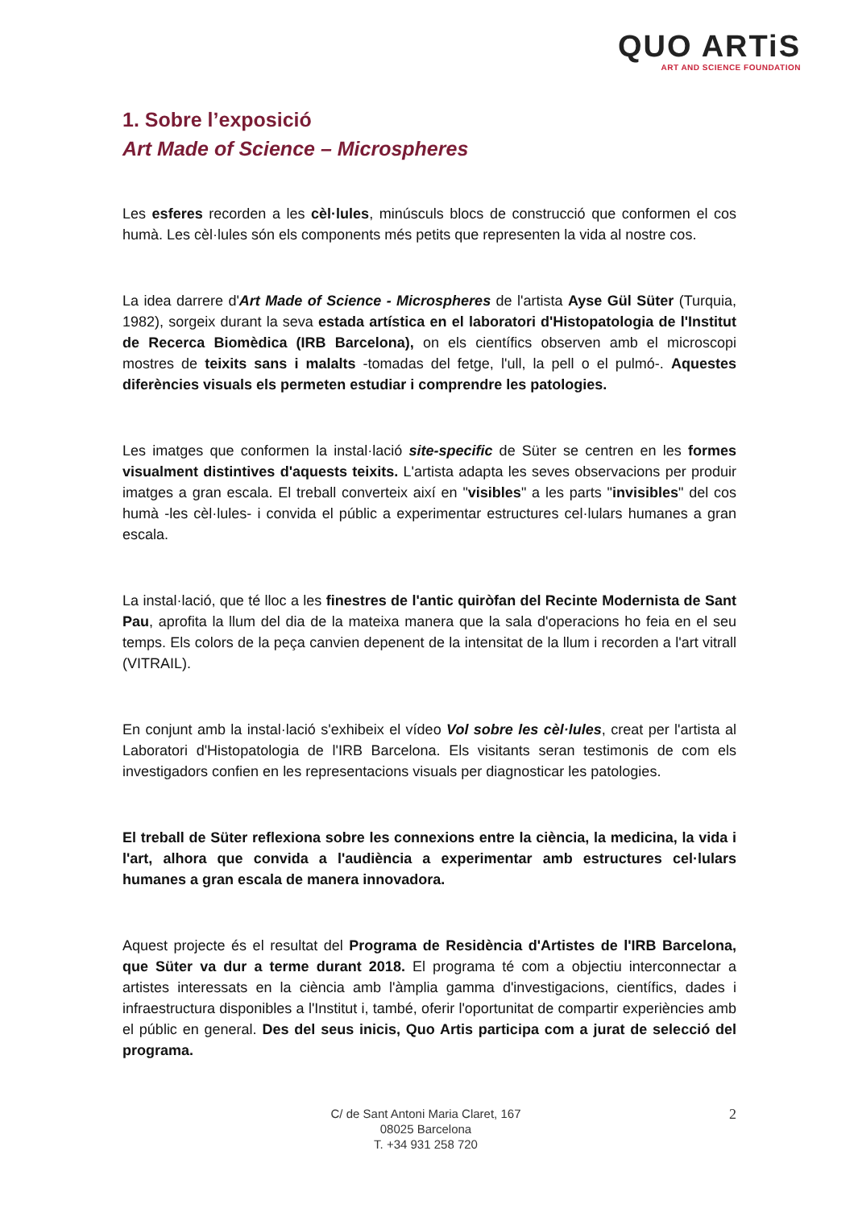QUO ARTiS
ART AND SCIENCE FOUNDATION
1. Sobre l’exposició
Art Made of Science – Microspheres
Les esferes recorden a les cèl·lules, minúsculs blocs de construcció que conformen el cos humà. Les cèl·lules són els components més petits que representen la vida al nostre cos.
La idea darrere d'Art Made of Science - Microspheres de l'artista Ayse Gül Süter (Turquia, 1982), sorgeix durant la seva estada artística en el laboratori d'Histopatologia de l'Institut de Recerca Biomèdica (IRB Barcelona), on els científics observen amb el microscopi mostres de teixits sans i malalts -tomadas del fetge, l'ull, la pell o el pulmó-. Aquestes diferències visuals els permeten estudiar i comprendre les patologies.
Les imatges que conformen la instal·lació site-specific de Süter se centren en les formes visualment distintives d'aquests teixits. L'artista adapta les seves observacions per produir imatges a gran escala. El treball converteix així en "visibles" a les parts "invisibles" del cos humà -les cèl·lules- i convida el públic a experimentar estructures cel·lulars humanes a gran escala.
La instal·lació, que té lloc a les finestres de l'antic quiròfan del Recinte Modernista de Sant Pau, aprofita la llum del dia de la mateixa manera que la sala d'operacions ho feia en el seu temps. Els colors de la peça canvien depenent de la intensitat de la llum i recorden a l'art vitrall (VITRAIL).
En conjunt amb la instal·lació s'exhibeix el vídeo Vol sobre les cèl·lules, creat per l'artista al Laboratori d'Histopatologia de l'IRB Barcelona. Els visitants seran testimonis de com els investigadors confien en les representacions visuals per diagnosticar les patologies.
El treball de Süter reflexiona sobre les connexions entre la ciència, la medicina, la vida i l'art, alhora que convida a l'audiència a experimentar amb estructures cel·lulars humanes a gran escala de manera innovadora.
Aquest projecte és el resultat del Programa de Residència d'Artistes de l'IRB Barcelona, que Süter va dur a terme durant 2018. El programa té com a objectiu interconnectar a artistes interessats en la ciència amb l'àmplia gamma d'investigacions, científics, dades i infraestructura disponibles a l'Institut i, també, oferir l'oportunitat de compartir experiències amb el públic en general. Des del seus inicis, Quo Artis participa com a jurat de selecció del programa.
C/ de Sant Antoni Maria Claret, 167
08025 Barcelona
T. +34 931 258 720
2